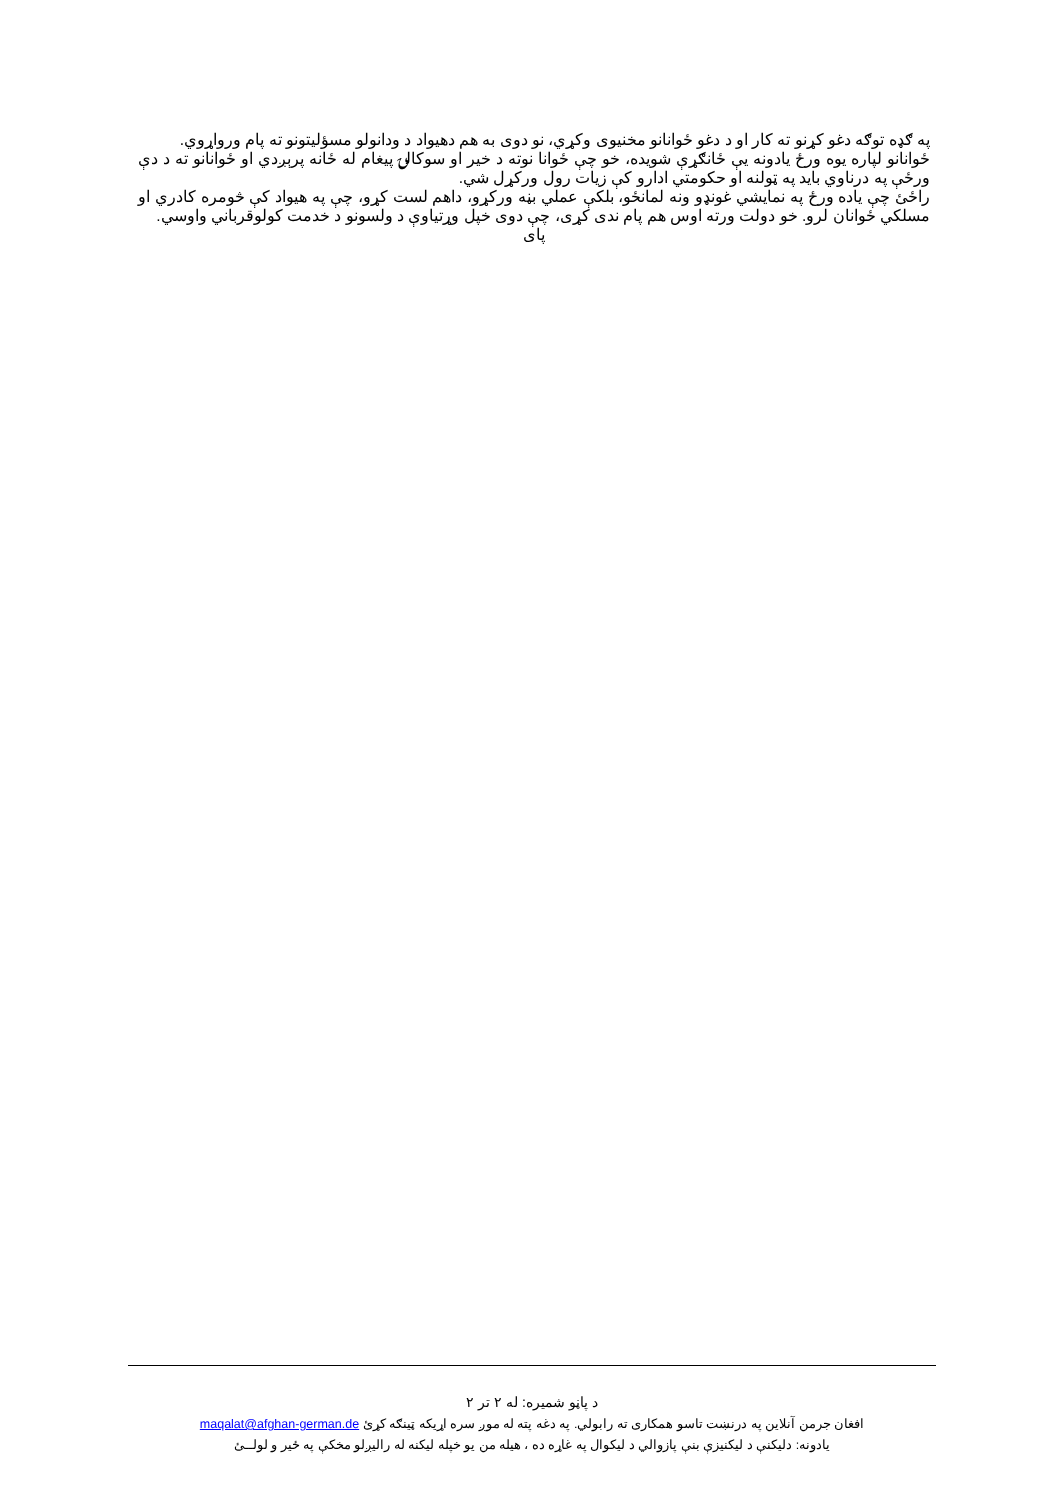په ګډه توګه دغو کړنو ته کار او د دغو ځوانانو مخنیوی وکړي، نو دوی به هم دهیواد د ودانولو مسؤلیتونو ته پام وروا‌ړوي.
ځوانانو لپاره یوه ورځ یادونه یې ځانګړې شویده، خو چې ځوانا نوته د خیر او سوکالۍ پیغام له ځانه پرېږدي او ځوانانو ته د دې ورځې په درناوي باید په ټولنه او حکومتي ادارو کې زیات رول ورکړل شي.
راځئ چې یاده ورځ په نمایشي غونډو ونه لمانځو، بلکې عملي بڼه ورکړو، داهم لست کړو، چې په هیواد کې څومره کادري او مسلکي ځوانان لرو. خو دولت ورته اوس هم پام ندی کړی، چې دوی خپل وړتیاوې د ولسونو د خدمت کولوقرباني واوسي.
پای
د پاڼو شمیره: له ۲ تر ۲
افغان جرمن آنلاین په درنښت تاسو همکاری ته رابولي. په دغه پته له موږ سره اړیکه ټینګه کړئ maqalat@afghan-german.de
یادونه: دلیکنې د لیکنیزې بنې پازوالي د لیکوال په غاړه ده ، هیله من یو خپله لیکنه له راليږلو مخکې په ځير و لولــئ